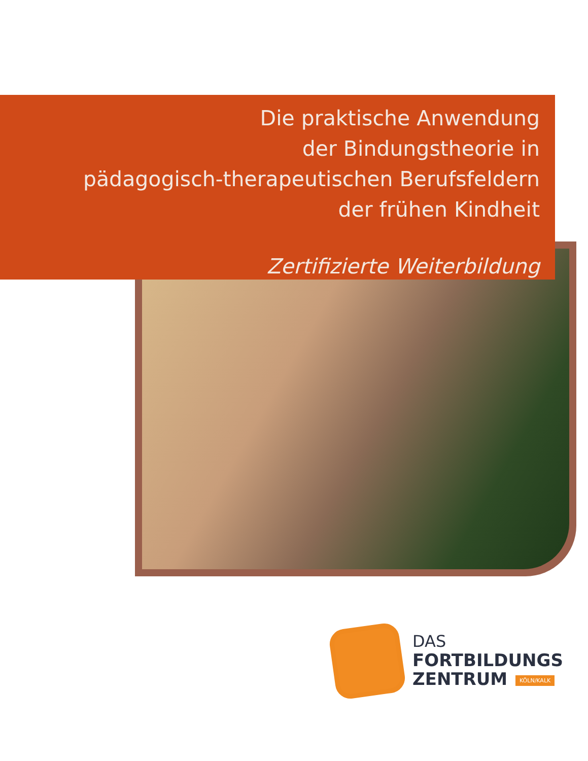Die praktische Anwendung
der Bindungstheorie in
pädagogisch-therapeutischen Berufsfeldern
der frühen Kindheit
Zertifizierte Weiterbildung
DAS
FORTBILDUNGS
ZENTRUM KÖLN/KALK